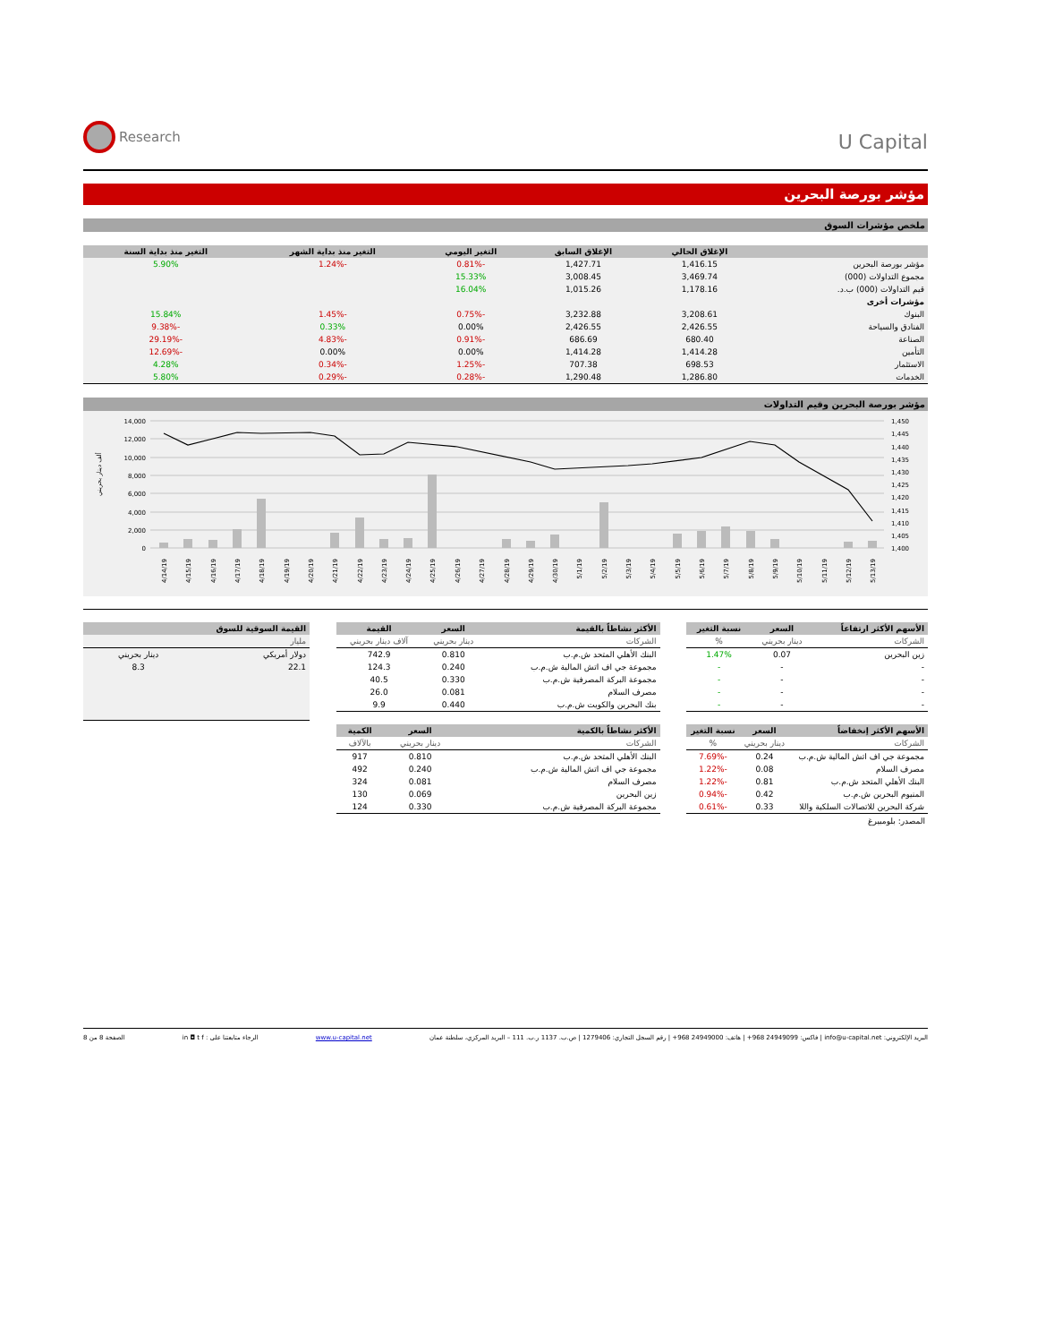Research
U Capital
مؤشر بورصة البحرين
ملخص مؤشرات السوق
| | الإغلاق الحالي | الإغلاق السابق | التغير اليومي | التغير منذ بداية الشهر | التغير منذ بداية السنة |
| --- | --- | --- | --- | --- | --- |
| مؤشر بورصة البحرين | 1,416.15 | 1,427.71 | -0.81% | -1.24% | 5.90% |
| مجموع التداولات (000) | 3,469.74 | 3,008.45 | 15.33% | | |
| قيم التداولات (000) ب.د. | 1,178.16 | 1,015.26 | 16.04% | | |
| مؤشرات أخرى | | | | | |
| البنوك | 3,208.61 | 3,232.88 | -0.75% | -1.45% | 15.84% |
| الفنادق والسياحة | 2,426.55 | 2,426.55 | 0.00% | 0.33% | -9.38% |
| الصناعة | 680.40 | 686.69 | -0.91% | -4.83% | -29.19% |
| التأمين | 1,414.28 | 1,414.28 | 0.00% | 0.00% | -12.69% |
| الاستثمار | 698.53 | 707.38 | -1.25% | -0.34% | 4.28% |
| الخدمات | 1,286.80 | 1,290.48 | -0.28% | -0.29% | 5.80% |
مؤشر بورصة البحرين وقيم التداولات
ألف دينار بحريني
14,000
12,000
10,000
8,000
6,000
4,000
2,000
0
1,450
1,445
1,440
1,435
1,430
1,425
1,420
1,415
1,410
1,405
1,400
4/14/19
4/15/19
4/16/19
4/17/19
4/18/19
4/19/19
4/20/19
4/21/19
4/22/19
4/23/19
4/24/19
4/25/19
4/26/19
4/27/19
4/28/19
4/29/19
4/30/19
5/1/19
5/2/19
5/3/19
5/4/19
5/5/19
5/6/19
5/7/19
5/8/19
5/9/19
5/10/19
5/11/19
5/12/19
5/13/19
| الأسهم الأكثر ارتفاعاً | السعر | نسبة التغير |
| --- | --- | --- |
| الشركات | دينار بحريني | % |
| زين البحرين | 0.07 | 1.47% |
| - | - | - |
| - | - | - |
| - | - | - |
| - | - | - |
| الأسهم الأكثر إنخفاضاً | السعر | نسبة التغير |
| --- | --- | --- |
| الشركات | دينار بحريني | % |
| مجموعة جي اف اتش المالية ش.م.ب | 0.24 | -7.69% |
| مصرف السلام | 0.08 | -1.22% |
| البنك الأهلي المتحد ش.م.ب | 0.81 | -1.22% |
| المنيوم البحرين ش.م.ب | 0.42 | -0.94% |
| شركة البحرين للاتصالات السلكية واللا | 0.33 | -0.61% |
المصدر: بلومبيرغ
| الأكثر نشاطاً بالقيمة | السعر | القيمة |
| --- | --- | --- |
| الشركات | دينار بحريني | آلاف دينار بحريني |
| البنك الأهلي المتحد ش.م.ب | 0.810 | 742.9 |
| مجموعة جي اف اتش المالية ش.م.ب | 0.240 | 124.3 |
| مجموعة البركة المصرفية ش.م.ب | 0.330 | 40.5 |
| مصرف السلام | 0.081 | 26.0 |
| بنك البحرين والكويت ش.م.ب | 0.440 | 9.9 |
| الأكثر نشاطاً بالكمية | السعر | الكمية |
| --- | --- | --- |
| الشركات | دينار بحريني | بالآلاف |
| البنك الأهلي المتحد ش.م.ب | 0.810 | 917 |
| مجموعة جي اف اتش المالية ش.م.ب | 0.240 | 492 |
| مصرف السلام | 0.081 | 324 |
| زين البحرين | 0.069 | 130 |
| مجموعة البركة المصرفية ش.م.ب | 0.330 | 124 |
| القيمة السوقية للسوق | |
| --- | --- |
| مليار | |
| دولار أمريكي | دينار بحريني |
| 22.1 | 8.3 |
البريد الإلكتروني: info@u-capital.net | فاكس: 24949099 968+ | هاتف: 24949000 968+ | رقم السجل التجاري: 1279406 | ص.ب. 1137 ر.ب. 111 – البريد المركزي، سلطنة عمان www.u-capital.net الرجاء متابعتنا على : in ◘ t f الصفحة 8 من 8